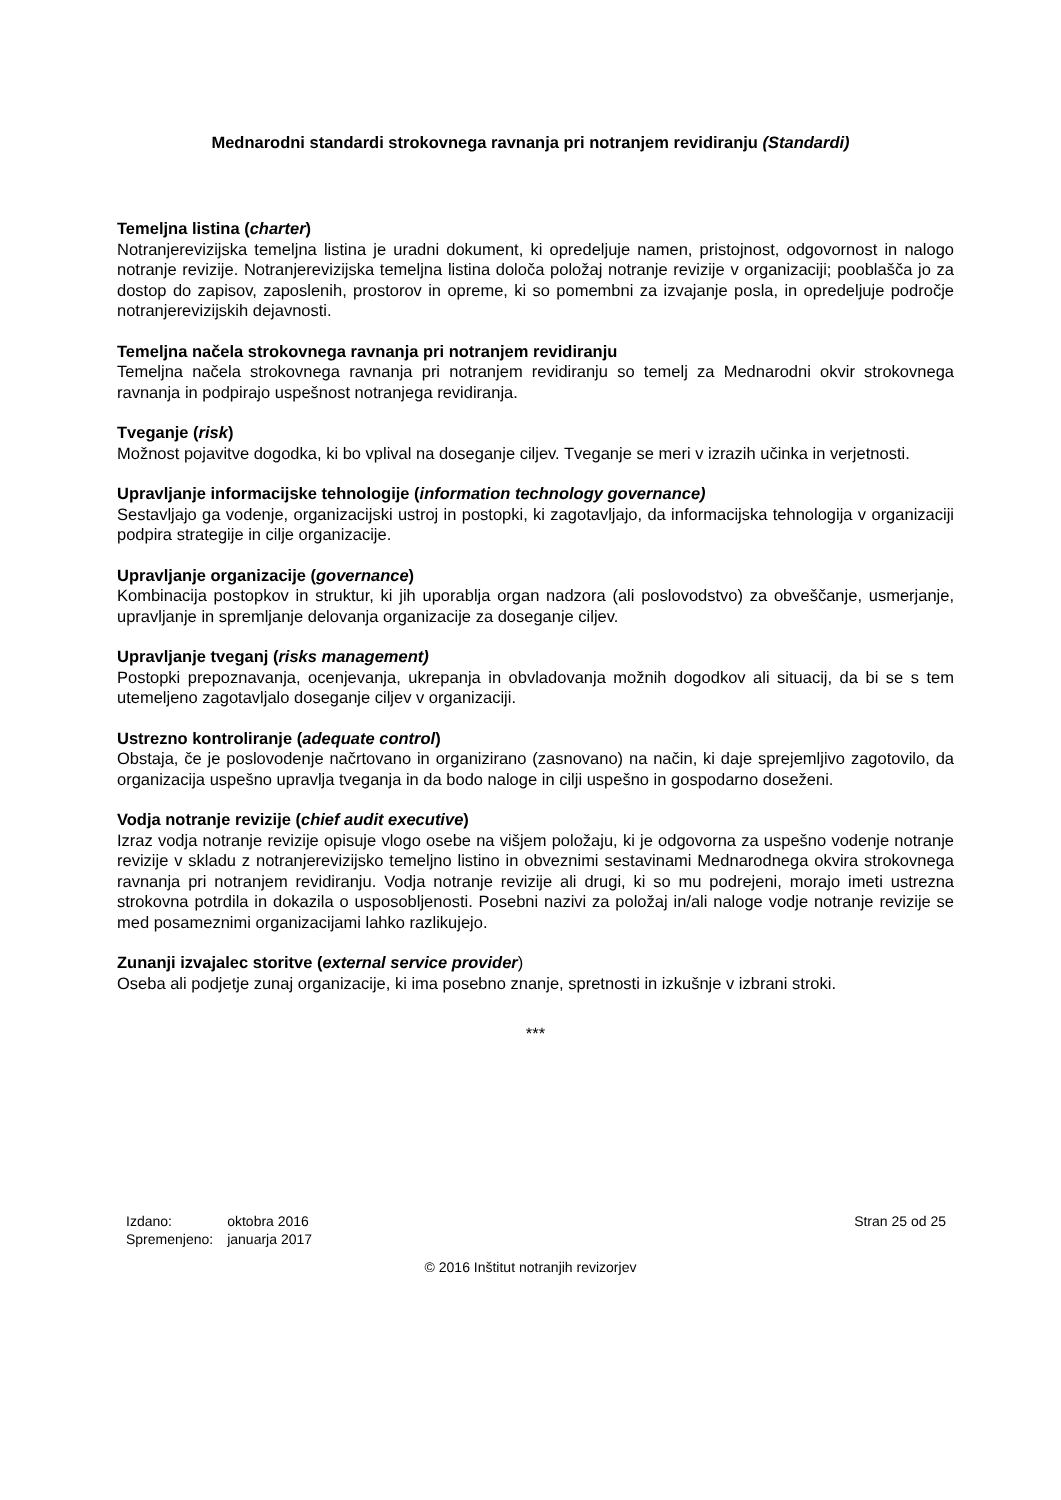Mednarodni standardi strokovnega ravnanja pri notranjem revidiranju (Standardi)
Temeljna listina (charter)
Notranjerevizijska temeljna listina je uradni dokument, ki opredeljuje namen, pristojnost, odgovornost in nalogo notranje revizije. Notranjerevizijska temeljna listina določa položaj notranje revizije v organizaciji; pooblašča jo za dostop do zapisov, zaposlenih, prostorov in opreme, ki so pomembni za izvajanje posla, in opredeljuje področje notranjerevizijskih dejavnosti.
Temeljna načela strokovnega ravnanja pri notranjem revidiranju
Temeljna načela strokovnega ravnanja pri notranjem revidiranju so temelj za Mednarodni okvir strokovnega ravnanja in podpirajo uspešnost notranjega revidiranja.
Tveganje (risk)
Možnost pojavitve dogodka, ki bo vplival na doseganje ciljev. Tveganje se meri v izrazih učinka in verjetnosti.
Upravljanje informacijske tehnologije (information technology governance)
Sestavljajo ga vodenje, organizacijski ustroj in postopki, ki zagotavljajo, da informacijska tehnologija v organizaciji podpira strategije in cilje organizacije.
Upravljanje organizacije (governance)
Kombinacija postopkov in struktur, ki jih uporablja organ nadzora (ali poslovodstvo) za obveščanje, usmerjanje, upravljanje in spremljanje delovanja organizacije za doseganje ciljev.
Upravljanje tveganj (risks management)
Postopki prepoznavanja, ocenjevanja, ukrepanja in obvladovanja možnih dogodkov ali situacij, da bi se s tem utemeljeno zagotavljalo doseganje ciljev v organizaciji.
Ustrezno kontroliranje (adequate control)
Obstaja, če je poslovodenje načrtovano in organizirano (zasnovano) na način, ki daje sprejemljivo zagotovilo, da organizacija uspešno upravlja tveganja in da bodo naloge in cilji uspešno in gospodarno doseženi.
Vodja notranje revizije (chief audit executive)
Izraz vodja notranje revizije opisuje vlogo osebe na višjem položaju, ki je odgovorna za uspešno vodenje notranje revizije v skladu z notranjerevizijsko temeljno listino in obveznimi sestavinami Mednarodnega okvira strokovnega ravnanja pri notranjem revidiranju. Vodja notranje revizije ali drugi, ki so mu podrejeni, morajo imeti ustrezna strokovna potrdila in dokazila o usposobljenosti. Posebni nazivi za položaj in/ali naloge vodje notranje revizije se med posameznimi organizacijami lahko razlikujejo.
Zunanji izvajalec storitve (external service provider)
Oseba ali podjetje zunaj organizacije, ki ima posebno znanje, spretnosti in izkušnje v izbrani stroki.
***
| Izdano: | oktobra 2016 |
| Spremenjeno: | januarja 2017 |
Stran 25 od 25
© 2016 Inštitut notranjih revizorjev